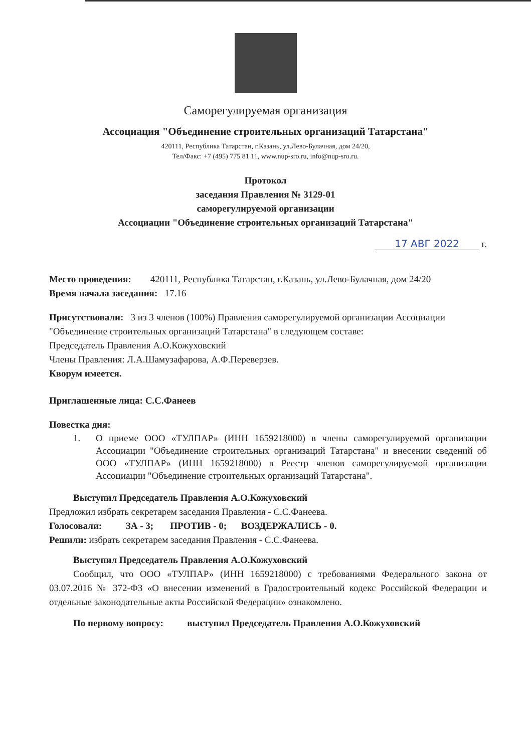Саморегулируемая организация
Ассоциация "Объединение строительных организаций Татарстана"
420111, Республика Татарстан, г.Казань, ул.Лево-Булачная, дом 24/20,
Тел/Факс: +7 (495) 775 81 11, www.nup-sro.ru, info@nup-sro.ru.
Протокол
заседания Правления № 3129-01
саморегулируемой организации
Ассоциации "Объединение строительных организаций Татарстана"
17 АВГ 2022 г.
Место проведения: 420111, Республика Татарстан, г.Казань, ул.Лево-Булачная, дом 24/20
Время начала заседания: 17.16
Присутствовали: 3 из 3 членов (100%) Правления саморегулируемой организации Ассоциации "Объединение строительных организаций Татарстана" в следующем составе:
Председатель Правления А.О.Кожуховский
Члены Правления: Л.А.Шамузафарова, А.Ф.Переверзев.
Кворум имеется.
Приглашенные лица: С.С.Фанеев
Повестка дня:
1.
О приеме ООО «ТУЛПАР» (ИНН 1659218000) в члены саморегулируемой организации Ассоциации "Объединение строительных организаций Татарстана" и внесении сведений об ООО «ТУЛПАР» (ИНН 1659218000) в Реестр членов саморегулируемой организации Ассоциации "Объединение строительных организаций Татарстана".
Выступил Председатель Правления А.О.Кожуховский
Предложил избрать секретарем заседания Правления - С.С.Фанеева.
Голосовали: ЗА - 3; ПРОТИВ - 0; ВОЗДЕРЖАЛИСЬ - 0.
Решили: избрать секретарем заседания Правления - С.С.Фанеева.
Выступил Председатель Правления А.О.Кожуховский
Сообщил, что ООО «ТУЛПАР» (ИНН 1659218000) с требованиями Федерального закона от 03.07.2016 № 372-ФЗ «О внесении изменений в Градостроительный кодекс Российской Федерации и отдельные законодательные акты Российской Федерации» ознакомлено.
По первому вопросу: выступил Председатель Правления А.О.Кожуховский